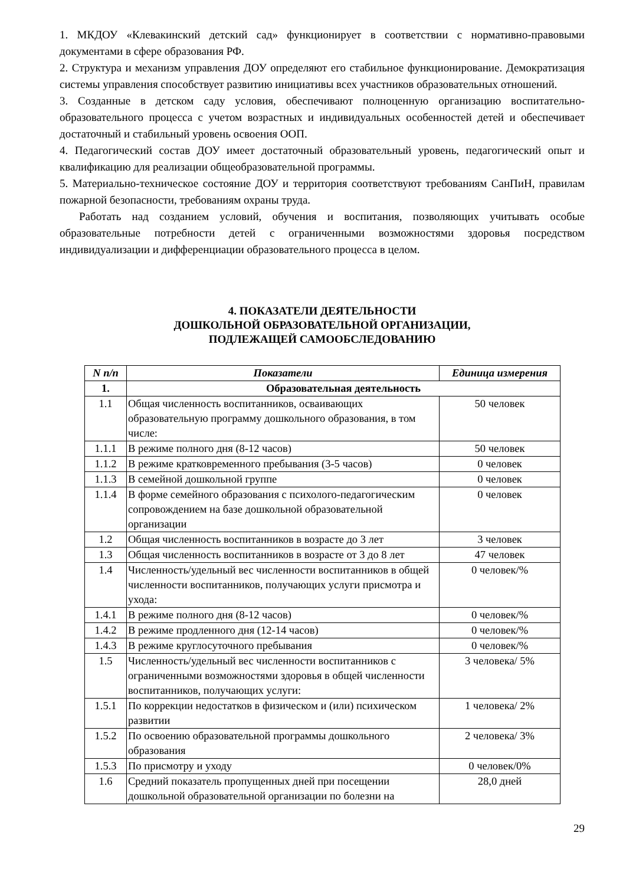1. МКДОУ «Клевакинский детский сад» функционирует в соответствии с нормативно-правовыми документами в сфере образования РФ.
2. Структура и механизм управления ДОУ определяют его стабильное функционирование. Демократизация системы управления способствует развитию инициативы всех участников образовательных отношений.
3. Созданные в детском саду условия, обеспечивают полноценную организацию воспитательно-образовательного процесса с учетом возрастных и индивидуальных особенностей детей и обеспечивает достаточный и стабильный уровень освоения ООП.
4. Педагогический состав ДОУ имеет достаточный образовательный уровень, педагогический опыт и квалификацию для реализации общеобразовательной программы.
5. Материально-техническое состояние ДОУ и территория соответствуют требованиям СанПиН, правилам пожарной безопасности, требованиям охраны труда.
Работать над созданием условий, обучения и воспитания, позволяющих учитывать особые образовательные потребности детей с ограниченными возможностями здоровья посредством индивидуализации и дифференциации образовательного процесса в целом.
4. ПОКАЗАТЕЛИ ДЕЯТЕЛЬНОСТИ
ДОШКОЛЬНОЙ ОБРАЗОВАТЕЛЬНОЙ ОРГАНИЗАЦИИ,
ПОДЛЕЖАЩЕЙ САМООБСЛЕДОВАНИЮ
| N п/п | Показатели | Единица измерения |
| --- | --- | --- |
| 1. | Образовательная деятельность | |
| 1.1 | Общая численность воспитанников, осваивающих образовательную программу дошкольного образования, в том числе: | 50 человек |
| 1.1.1 | В режиме полного дня (8-12 часов) | 50 человек |
| 1.1.2 | В режиме кратковременного пребывания (3-5 часов) | 0 человек |
| 1.1.3 | В семейной дошкольной группе | 0 человек |
| 1.1.4 | В форме семейного образования с психолого-педагогическим сопровождением на базе дошкольной образовательной организации | 0 человек |
| 1.2 | Общая численность воспитанников в возрасте до 3 лет | 3 человек |
| 1.3 | Общая численность воспитанников в возрасте от 3 до 8 лет | 47 человек |
| 1.4 | Численность/удельный вес численности воспитанников в общей численности воспитанников, получающих услуги присмотра и ухода: | 0 человек/% |
| 1.4.1 | В режиме полного дня (8-12 часов) | 0 человек/% |
| 1.4.2 | В режиме продленного дня (12-14 часов) | 0 человек/% |
| 1.4.3 | В режиме круглосуточного пребывания | 0 человек/% |
| 1.5 | Численность/удельный вес численности воспитанников с ограниченными возможностями здоровья в общей численности воспитанников, получающих услуги: | 3 человека/ 5% |
| 1.5.1 | По коррекции недостатков в физическом и (или) психическом развитии | 1 человека/ 2% |
| 1.5.2 | По освоению образовательной программы дошкольного образования | 2 человека/ 3% |
| 1.5.3 | По присмотру и уходу | 0 человек/0% |
| 1.6 | Средний показатель пропущенных дней при посещении дошкольной образовательной организации по болезни на | 28,0 дней |
29